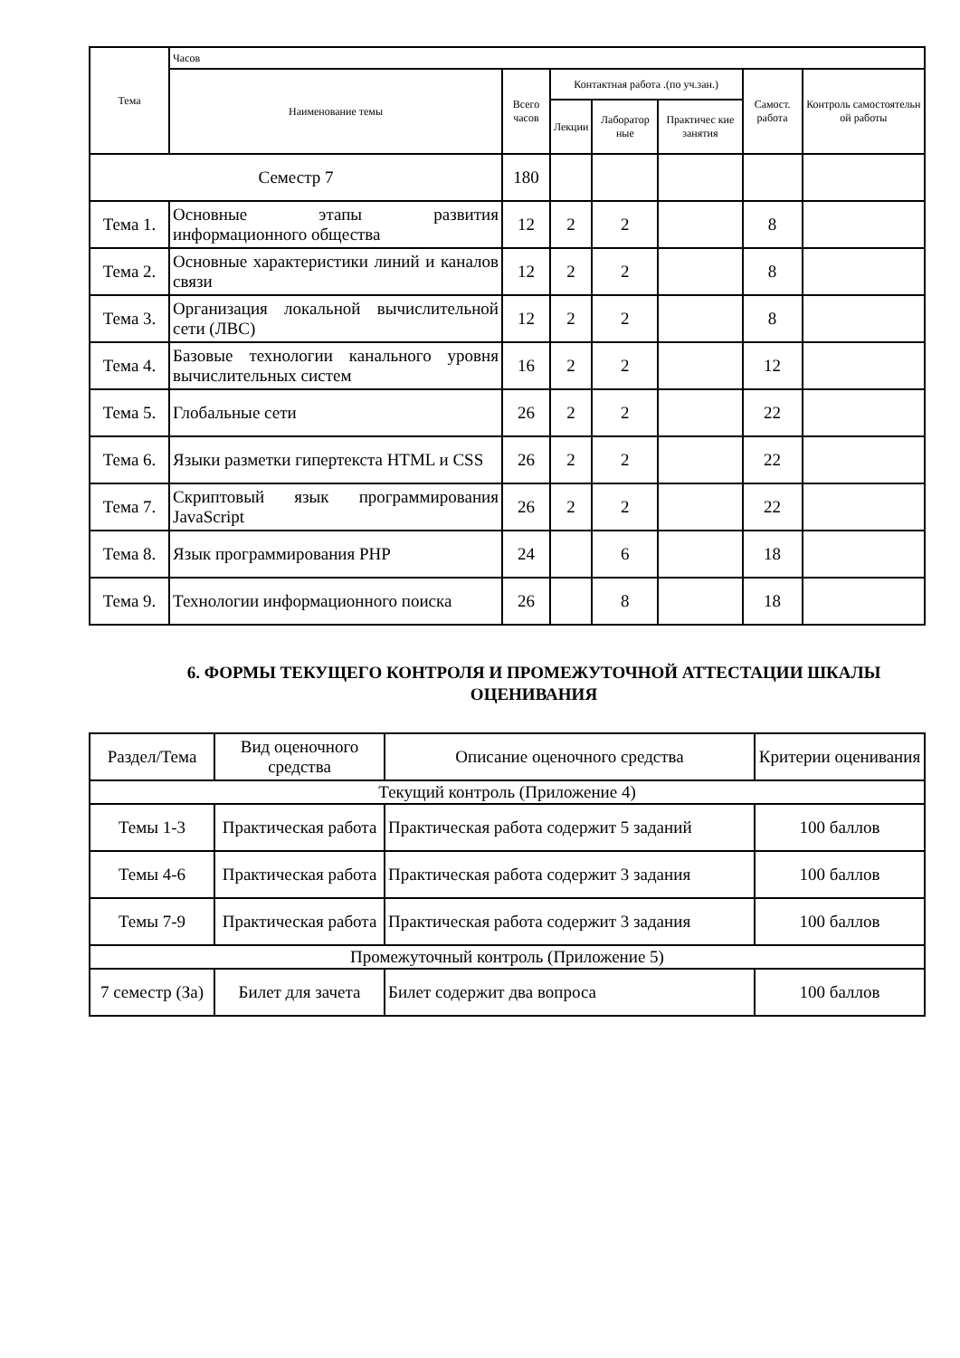| Тема | Часов | | | | | | |
| --- | --- | --- | --- | --- | --- | --- | --- |
| | Наименование темы | Всего часов | Контактная работа .(по уч.зан.) | | | Самост. работа | Контроль самостоятельн ой работы |
| | | | Лекции | Лаборатор ные | Практичес кие занятия | | |
| Семестр 7 | | 180 | | | | | |
| Тема 1. | Основные этапы развития информационного общества | 12 | 2 | 2 | | 8 | |
| Тема 2. | Основные характеристики линий и каналов связи | 12 | 2 | 2 | | 8 | |
| Тема 3. | Организация локальной вычислительной сети (ЛВС) | 12 | 2 | 2 | | 8 | |
| Тема 4. | Базовые технологии канального уровня вычислительных систем | 16 | 2 | 2 | | 12 | |
| Тема 5. | Глобальные сети | 26 | 2 | 2 | | 22 | |
| Тема 6. | Языки разметки гипертекста HTML и CSS | 26 | 2 | 2 | | 22 | |
| Тема 7. | Скриптовый язык программирования JavaScript | 26 | 2 | 2 | | 22 | |
| Тема 8. | Язык программирования PHP | 24 | | 6 | | 18 | |
| Тема 9. | Технологии информационного поиска | 26 | | 8 | | 18 | |
6. ФОРМЫ ТЕКУЩЕГО КОНТРОЛЯ И ПРОМЕЖУТОЧНОЙ АТТЕСТАЦИИ ШКАЛЫ ОЦЕНИВАНИЯ
| Раздел/Тема | Вид оценочного средства | Описание оценочного средства | Критерии оценивания |
| --- | --- | --- | --- |
| Текущий контроль (Приложение 4) | | | |
| Темы 1-3 | Практическая работа | Практическая работа содержит 5 заданий | 100 баллов |
| Темы 4-6 | Практическая работа | Практическая работа содержит 3 задания | 100 баллов |
| Темы 7-9 | Практическая работа | Практическая работа содержит 3 задания | 100 баллов |
| Промежуточный контроль (Приложение 5) | | | |
| 7 семестр (За) | Билет для зачета | Билет содержит два вопроса | 100 баллов |